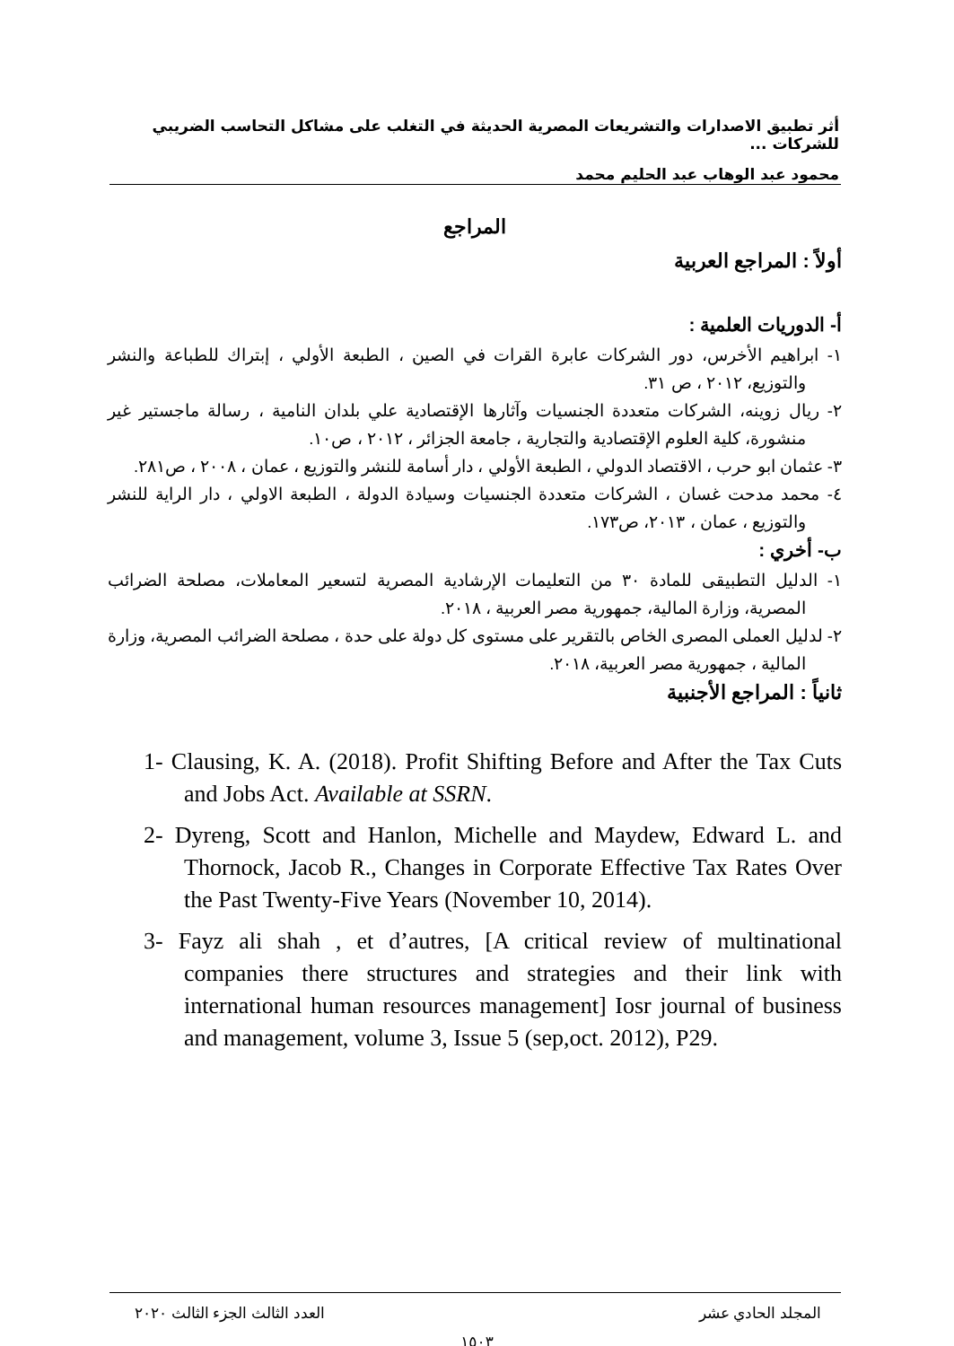أثر تطبيق الاصدارات والتشريعات المصرية الحديثة في التغلب على مشاكل التحاسب الضريبي للشركات ...
محمود عبد الوهاب عبد الحليم محمد
المراجع
أولاً : المراجع العربية
أ- الدوريات العلمية :
١- ابراهيم الأخرس، دور الشركات عابرة القرات في الصين ، الطبعة الأولي ، إبتراك للطباعة والنشر والتوزيع، ٢٠١٢ ، ص ٣١.
٢- ريال زوينه، الشركات متعددة الجنسيات وآثارها الإقتصادية علي بلدان النامية ، رسالة ماجستير غير منشورة، كلية العلوم الإقتصادية والتجارية ، جامعة الجزائر ، ٢٠١٢ ، ص١٠.
٣- عثمان ابو حرب ، الاقتصاد الدولي ، الطبعة الأولي ، دار أسامة للنشر والتوزيع ، عمان ، ٢٠٠٨ ، ص٢٨١.
٤- محمد مدحت غسان ، الشركات متعددة الجنسيات وسيادة الدولة ، الطبعة الاولي ، دار الراية للنشر والتوزيع ، عمان ، ٢٠١٣، ص١٧٣.
ب- أخري :
١- الدليل التطبيقى للمادة ٣٠ من التعليمات الإرشادية المصرية لتسعير المعاملات، مصلحة الضرائب المصرية، وزارة المالية، جمهورية مصر العربية ، ٢٠١٨.
٢- لدليل العملى المصرى الخاص بالتقرير على مستوى كل دولة على حدة ، مصلحة الضرائب المصرية، وزارة المالية ، جمهورية مصر العربية، ٢٠١٨.
ثانياً : المراجع الأجنبية
1- Clausing, K. A. (2018). Profit Shifting Before and After the Tax Cuts and Jobs Act. Available at SSRN.
2- Dyreng, Scott and Hanlon, Michelle and Maydew, Edward L. and Thornock, Jacob R., Changes in Corporate Effective Tax Rates Over the Past Twenty-Five Years (November 10, 2014).
3- Fayz ali shah , et d’autres, [A critical review of multinational companies there structures and strategies and their link with international human resources management] Iosr journal of business and management, volume 3, Issue 5 (sep,oct. 2012), P29.
المجلد الحادي عشر العدد الثالث الجزء الثالث ٢٠٢٠
١٥٠٣